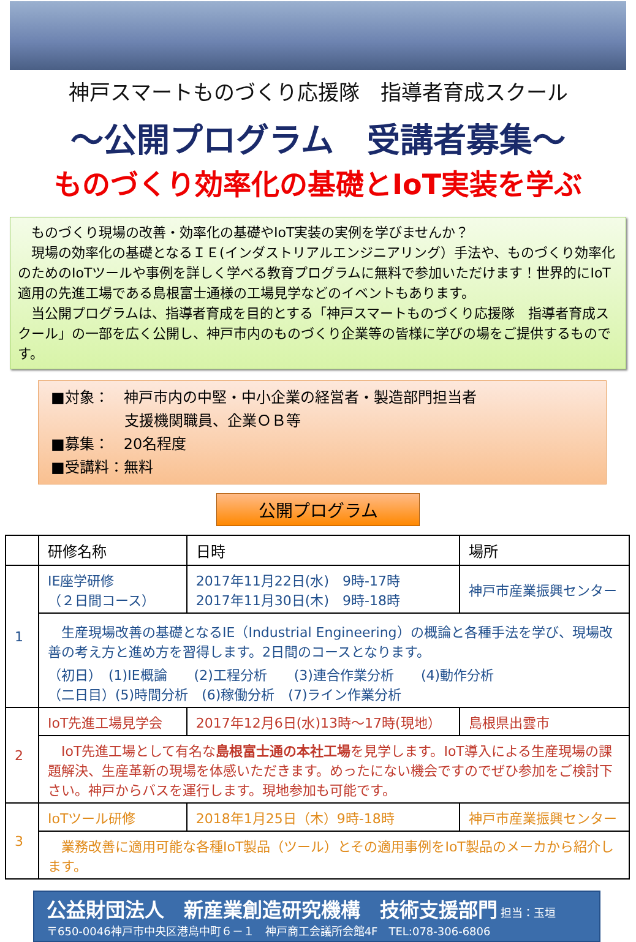神戸スマートものづくり応援隊　指導者育成スクール
～公開プログラム　受講者募集～
ものづくり効率化の基礎とIoT実装を学ぶ
　ものづくり現場の改善・効率化の基礎やIoT実装の実例を学びませんか？
　現場の効率化の基礎となるＩＥ(インダストリアルエンジニアリング）手法や、ものづくり効率化のためのIoTツールや事例を詳しく学べる教育プログラムに無料で参加いただけます！世界的にIoT適用の先進工場である島根富士通様の工場見学などのイベントもあります。
　当公開プログラムは、指導者育成を目的とする「神戸スマートものづくり応援隊　指導者育成スクール」の一部を広く公開し、神戸市内のものづくり企業等の皆様に学びの場をご提供するものです。
■対象：　神戸市内の中堅・中小企業の経営者・製造部門担当者
　　　　　支援機関職員、企業ＯＢ等
■募集：　20名程度
■受講料：無料
公開プログラム
| | 研修名称 | 日時 | 場所 | |
| --- | --- | --- | --- | --- |
| 1 | IE座学研修 （２日間コース） | 2017年11月22日(水) 9時-17時 2017年11月30日(木) 9時-18時 | 神戸市産業振興センター | |
| | 生産現場改善の基礎となるIE（Industrial Engineering）の概論と各種手法を学び、現場改善の考え方と進め方を習得します。2日間のコースとなります。 （初日） (1)IE概論 (2)工程分析 (3)連合作業分析 (4)動作分析 （二日目）(5)時間分析 (6)稼働分析 (7)ライン作業分析 | | | |
| 2 | IoT先進工場見学会 | 2017年12月6日(水)13時～17時(現地） | | 島根県出雲市 |
| | IoT先進工場として有名な 島根富士通の本社工場 を見学します。IoT導入による生産現場の課題解決、生産革新の現場を体感いただきます。めったにない機会ですのでぜひ参加をご検討下さい。神戸からバスを運行します。現地参加も可能です。 | | | |
| 3 | IoTツール研修 | 2018年1月25日（木）9時-18時 | 神戸市産業振興センター | |
| | 業務改善に適用可能な各種IoT製品（ツール）とその適用事例をIoT製品のメーカから紹介します。 | | | |
公益財団法人　新産業創造研究機構　技術支援部門 担当：玉垣
〒650-0046神戸市中央区港島中町６－１　神戸商工会議所会館4F　TEL:078-306-6806